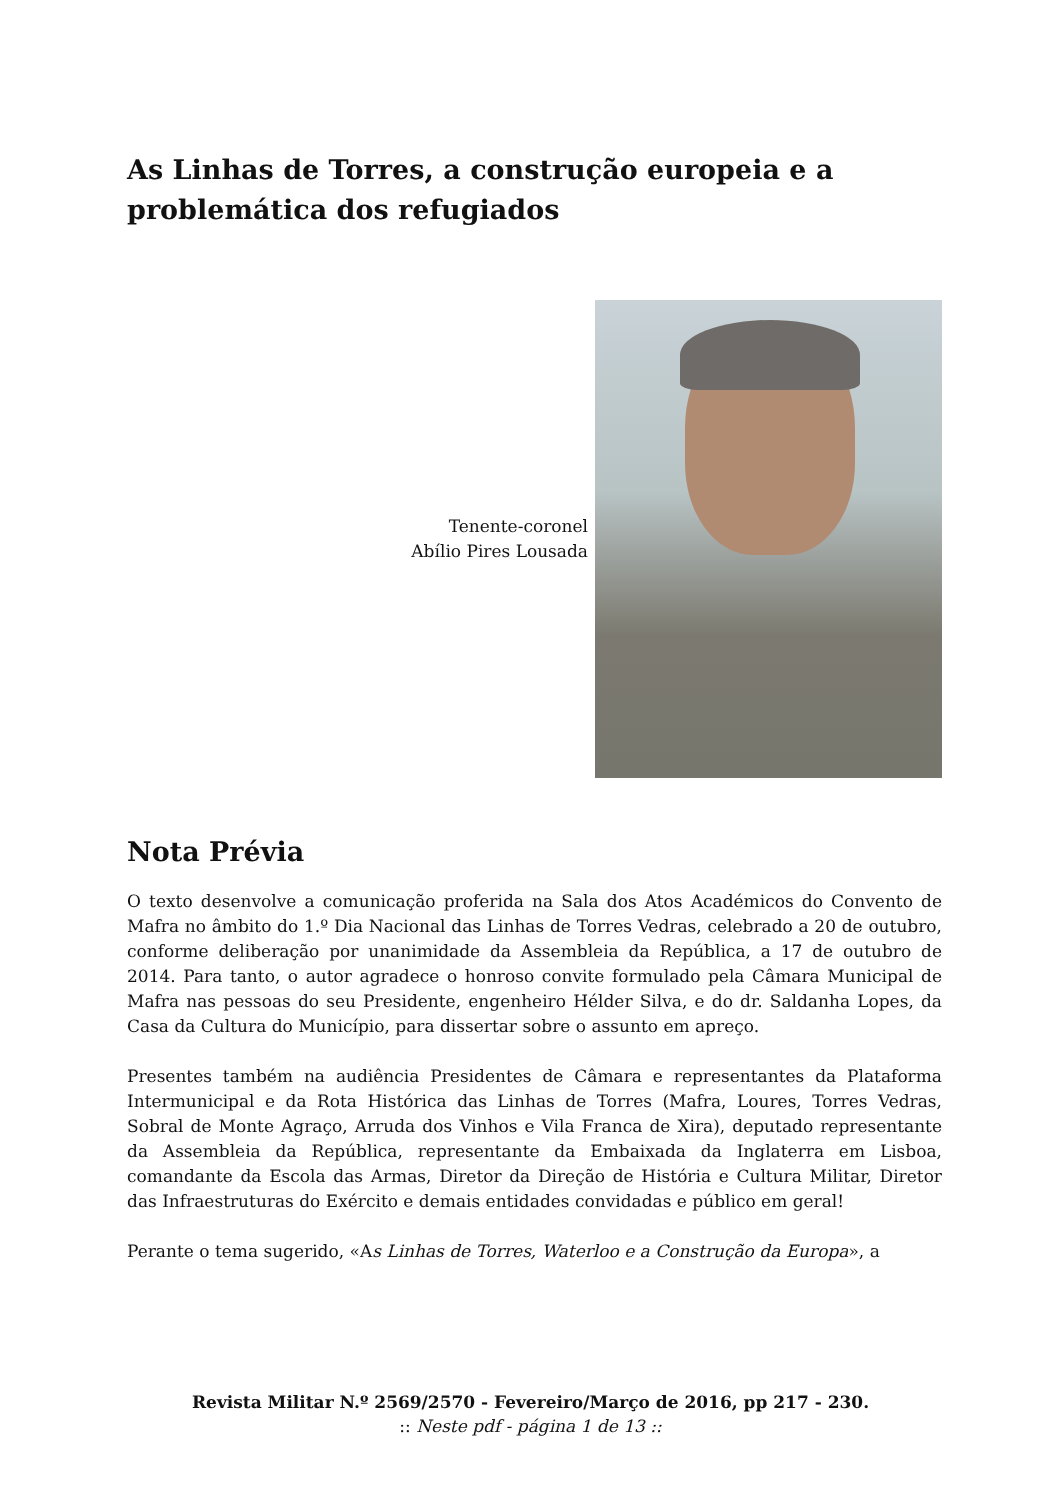As Linhas de Torres, a construção europeia e a problemática dos refugiados
Tenente-coronel
Abílio Pires Lousada
Nota Prévia
O texto desenvolve a comunicação proferida na Sala dos Atos Académicos do Convento de Mafra no âmbito do 1.º Dia Nacional das Linhas de Torres Vedras, celebrado a 20 de outubro, conforme deliberação por unanimidade da Assembleia da República, a 17 de outubro de 2014. Para tanto, o autor agradece o honroso convite formulado pela Câmara Municipal de Mafra nas pessoas do seu Presidente, engenheiro Hélder Silva, e do dr. Saldanha Lopes, da Casa da Cultura do Município, para dissertar sobre o assunto em apreço.
Presentes também na audiência Presidentes de Câmara e representantes da Plataforma Intermunicipal e da Rota Histórica das Linhas de Torres (Mafra, Loures, Torres Vedras, Sobral de Monte Agraço, Arruda dos Vinhos e Vila Franca de Xira), deputado representante da Assembleia da República, representante da Embaixada da Inglaterra em Lisboa, comandante da Escola das Armas, Diretor da Direção de História e Cultura Militar, Diretor das Infraestruturas do Exército e demais entidades convidadas e público em geral!
Perante o tema sugerido, «As Linhas de Torres, Waterloo e a Construção da Europa», a
Revista Militar N.º 2569/2570 - Fevereiro/Março de 2016, pp 217 - 230.
:: Neste pdf - página 1 de 13 ::